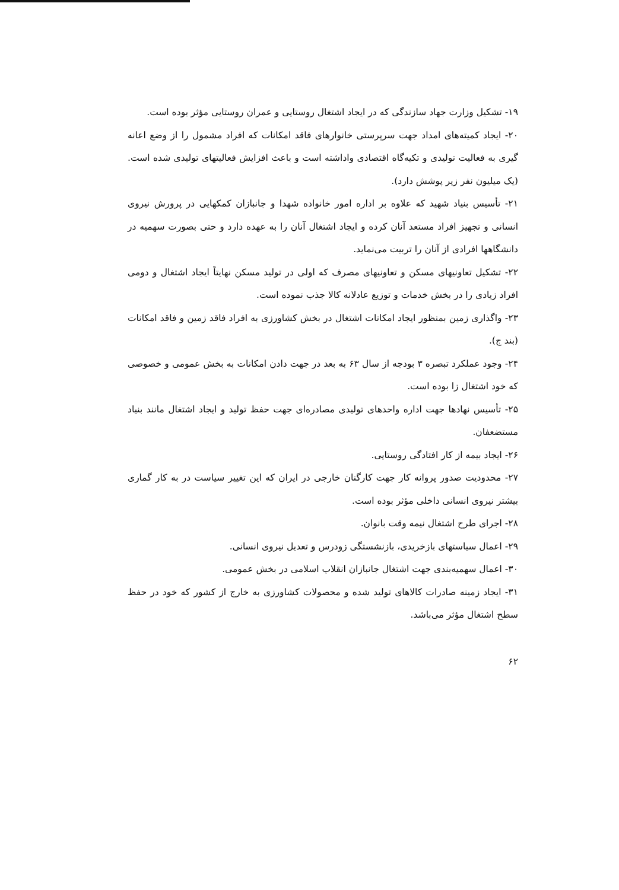۱۹- تشکیل وزارت جهاد سازندگی که در ایجاد اشتغال روستایی و عمران روستایی مؤثر بوده است.
۲۰- ایجاد کمیته‌های امداد جهت سرپرستی خانوارهای فاقد امکانات که افراد مشمول را از وضع اعانه گیری به فعالیت تولیدی و تکیه‌گاه اقتصادی واداشته است و باعث افزایش فعالیتهای تولیدی شده است. (یک میلیون نفر زیر پوشش دارد).
۲۱- تأسیس بنیاد شهید که علاوه بر اداره امور خانواده شهدا و جانبازان کمکهایی در پرورش نیروی انسانی و تجهیز افراد مستعد آنان کرده و ایجاد اشتغال آنان را به عهده دارد و حتی بصورت سهمیه در دانشگاهها افرادی از آنان را تربیت می‌نماید.
۲۲- تشکیل تعاونیهای مسکن و تعاونیهای مصرف که اولی در تولید مسکن نهایتاً ایجاد اشتغال و دومی افراد زیادی را در بخش خدمات و توزیع عادلانه کالا جذب نموده است.
۲۳- واگذاری زمین بمنظور ایجاد امکانات اشتغال در بخش کشاورزی به افراد فاقد زمین و فاقد امکانات (بند ج).
۲۴- وجود عملکرد تبصره ۳ بودجه از سال ۶۳ به بعد در جهت دادن امکانات به بخش عمومی و خصوصی که خود اشتغال زا بوده است.
۲۵- تأسیس نهادها جهت اداره واحدهای تولیدی مصادره‌ای جهت حفظ تولید و ایجاد اشتغال مانند بنیاد مستضعفان.
۲۶- ایجاد بیمه از کار افتادگی روستایی.
۲۷- محدودیت صدور پروانه کار جهت کارگنان خارجی در ایران که این تغییر سیاست در به کار گماری بیشتر نیروی انسانی داخلی مؤثر بوده است.
۲۸- اجرای طرح اشتغال نیمه وقت بانوان.
۲۹- اعمال سیاستهای بازخریدی، بازنشستگی زودرس و تعدیل نیروی انسانی.
۳۰- اعمال سهمیه‌بندی جهت اشتغال جانبازان انقلاب اسلامی در بخش عمومی.
۳۱- ایجاد زمینه صادرات کالاهای تولید شده و محصولات کشاورزی به خارج از کشور که خود در حفظ سطح اشتغال مؤثر می‌باشد.
۶۲